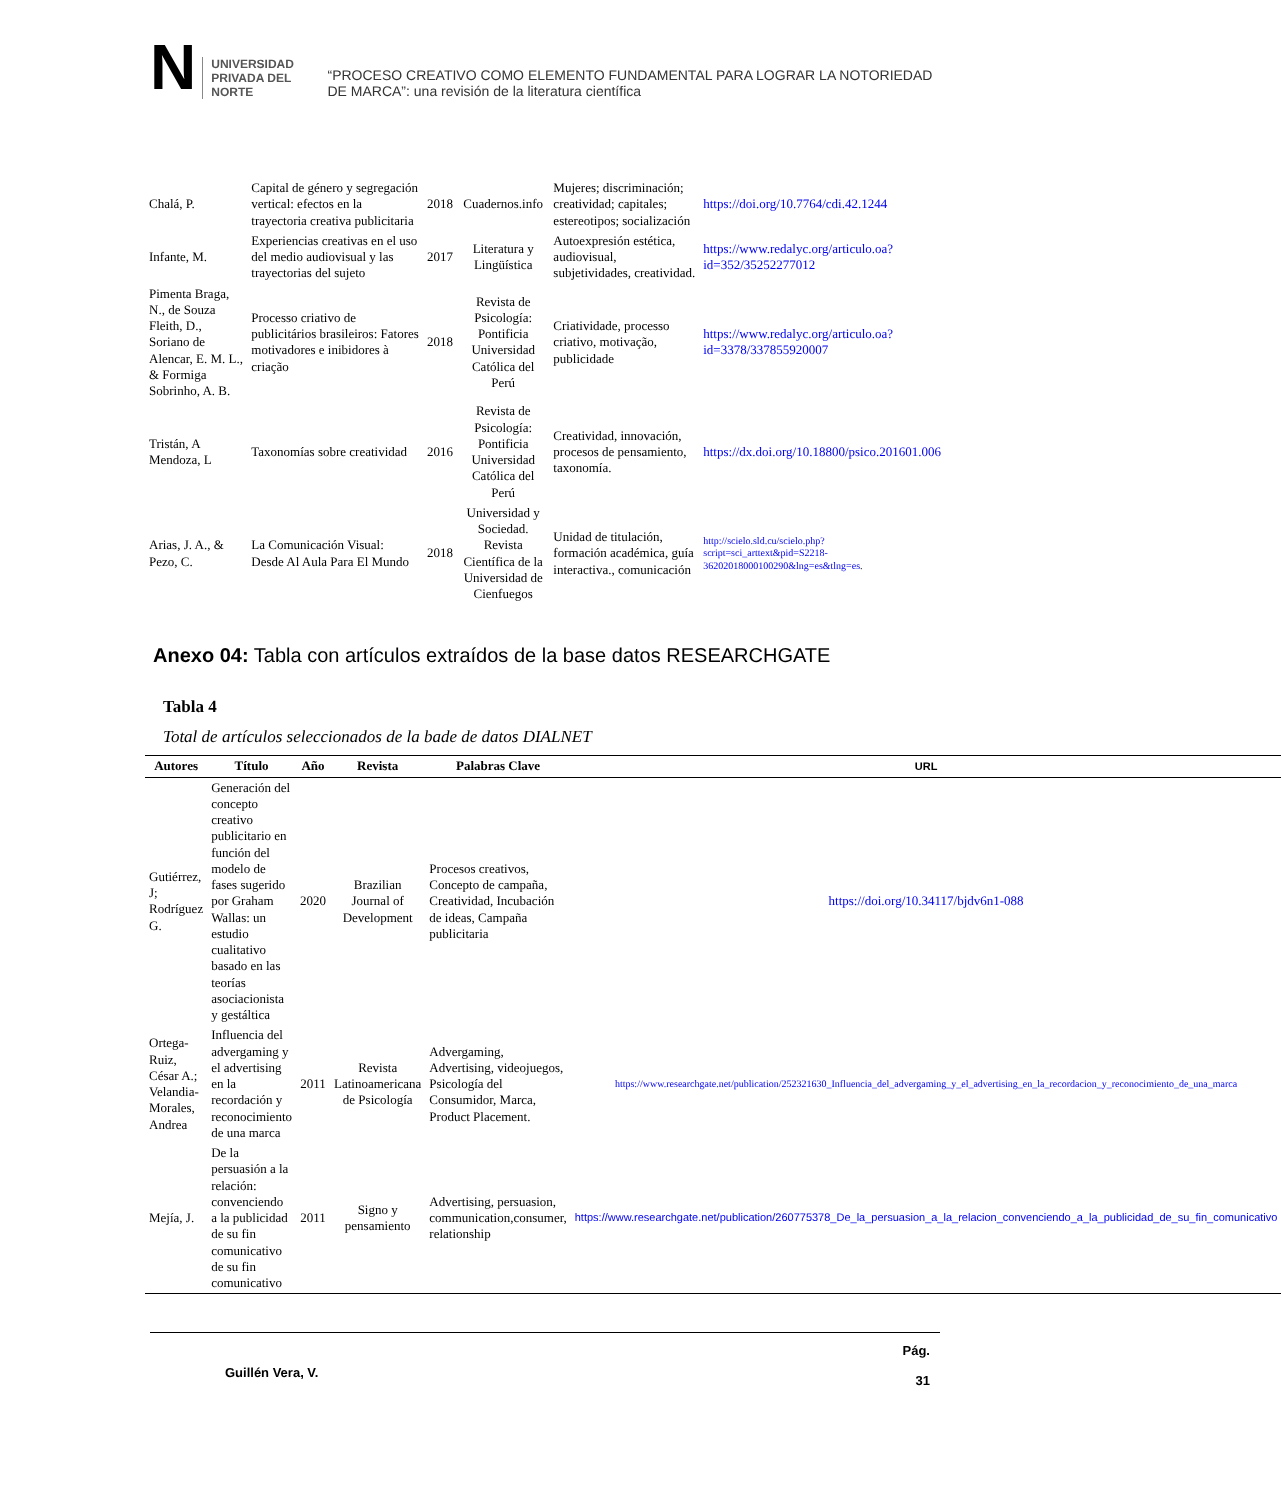N
UNIVERSIDAD
PRIVADA DEL NORTE
“PROCESO CREATIVO COMO ELEMENTO FUNDAMENTAL PARA LOGRAR LA NOTORIEDAD DE MARCA”: una revisión de la literatura científica
| Chalá, P. | Capital de género y segregación vertical: efectos en la trayectoria creativa publicitaria | 2018 | Cuadernos.info | Mujeres; discriminación; creatividad; capitales; estereotipos; socialización | https://doi.org/10.7764/cdi.42.1244 |
| Infante, M. | Experiencias creativas en el uso del medio audiovisual y las trayectorias del sujeto | 2017 | Literatura y Lingüística | Autoexpresión estética, audiovisual, subjetividades, creatividad. | https://www.redalyc.org/articulo.oa?id=352/35252277012 |
| Pimenta Braga, N., de Souza Fleith, D., Soriano de Alencar, E. M. L., & Formiga Sobrinho, A. B. | Processo criativo de publicitários brasileiros: Fatores motivadores e inibidores à criação | 2018 | Revista de Psicología: Pontificia Universidad Católica del Perú | Criatividade, processo criativo, motivação, publicidade | https://www.redalyc.org/articulo.oa?id=3378/337855920007 |
| Tristán, A Mendoza, L | Taxonomías sobre creatividad | 2016 | Revista de Psicología: Pontificia Universidad Católica del Perú | Creatividad, innovación, procesos de pensamiento, taxonomía. | https://dx.doi.org/10.18800/psico.201601.006 |
| Arias, J. A., & Pezo, C. | La Comunicación Visual: Desde Al Aula Para El Mundo | 2018 | Universidad y Sociedad. Revista Científica de la Universidad de Cienfuegos | Unidad de titulación, formación académica, guía interactiva., comunicación | http://scielo.sld.cu/scielo.php?script=sci_arttext&pid=S2218-36202018000100290&lng=es&tlng=es . |
Anexo 04: Tabla con artículos extraídos de la base datos RESEARCHGATE
Tabla 4
Total de artículos seleccionados de la bade de datos DIALNET
| Autores | Título | Año | Revista | Palabras Clave | URL |
| --- | --- | --- | --- | --- | --- |
| Gutiérrez, J; Rodríguez G. | Generación del concepto creativo publicitario en función del modelo de fases sugerido por Graham Wallas: un estudio cualitativo basado en las teorías asociacionista y gestáltica | 2020 | Brazilian Journal of Development | Procesos creativos, Concepto de campaña, Creatividad, Incubación de ideas, Campaña publicitaria | https://doi.org/10.34117/bjdv6n1-088 |
| Ortega-Ruiz, César A.; Velandia-Morales, Andrea | Influencia del advergaming y el advertising en la recordación y reconocimiento de una marca | 2011 | Revista Latinoamericana de Psicología | Advergaming, Advertising, videojuegos, Psicología del Consumidor, Marca, Product Placement. | https://www.researchgate.net/publication/252321630_Influencia_del_advergaming_y_el_advertising_en_la_recordacion_y_reconocimiento_de_una_marca |
| Mejía, J. | De la persuasión a la relación: convenciendo a la publicidad de su fin comunicativo de su fin comunicativo | 2011 | Signo y pensamiento | Advertising, persuasion, communication,consumer, relationship | https://www.researchgate.net/publication/260775378_De_la_persuasion_a_la_relacion_convenciendo_a_la_publicidad_de_su_fin_comunicativo |
Guillén Vera, V. Pág.
31